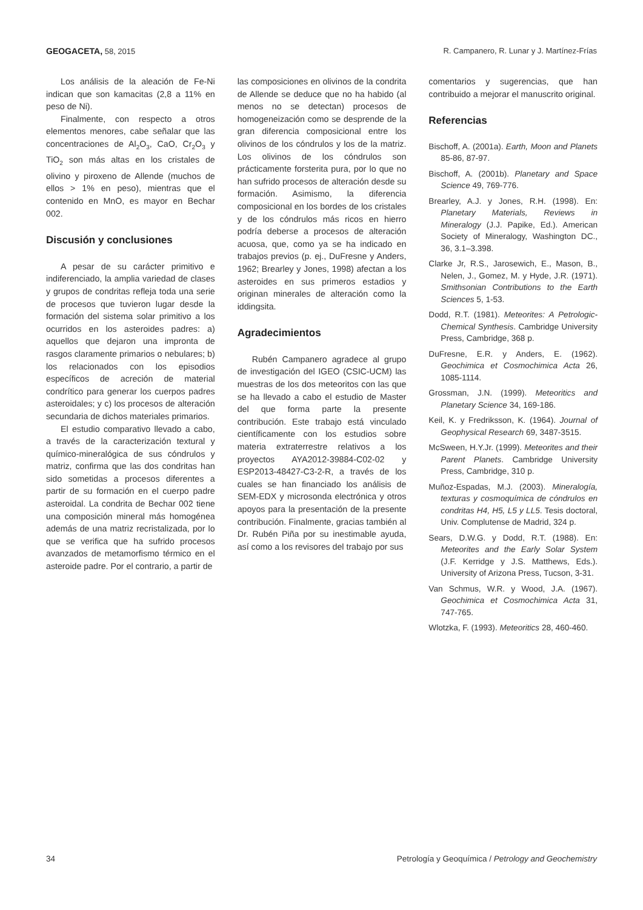GEOGACETA, 58, 2015 R. Campanero, R. Lunar y J. Martínez-Frías
Los análisis de la aleación de Fe-Ni indican que son kamacitas (2,8 a 11% en peso de Ni).
Finalmente, con respecto a otros elementos menores, cabe señalar que las concentraciones de Al<sub>2</sub>O<sub>3</sub>, CaO, Cr<sub>2</sub>O<sub>3</sub> y TiO<sub>2</sub> son más altas en los cristales de olivino y piroxeno de Allende (muchos de ellos > 1% en peso), mientras que el contenido en MnO, es mayor en Bechar 002.
Discusión y conclusiones
A pesar de su carácter primitivo e indiferenciado, la amplia variedad de clases y grupos de condritas refleja toda una serie de procesos que tuvieron lugar desde la formación del sistema solar primitivo a los ocurridos en los asteroides padres: a) aquellos que dejaron una impronta de rasgos claramente primarios o nebulares; b) los relacionados con los episodios específicos de acreción de material condrítico para generar los cuerpos padres asteroidales; y c) los procesos de alteración secundaria de dichos materiales primarios.
El estudio comparativo llevado a cabo, a través de la caracterización textural y químico-mineralógica de sus cóndrulos y matriz, confirma que las dos condritas han sido sometidas a procesos diferentes a partir de su formación en el cuerpo padre asteroidal. La condrita de Bechar 002 tiene una composición mineral más homogénea además de una matriz recristalizada, por lo que se verifica que ha sufrido procesos avanzados de metamorfismo térmico en el asteroide padre. Por el contrario, a partir de
las composiciones en olivinos de la condrita de Allende se deduce que no ha habido (al menos no se detectan) procesos de homogeneización como se desprende de la gran diferencia composicional entre los olivinos de los cóndrulos y los de la matriz. Los olivinos de los cóndrulos son prácticamente forsterita pura, por lo que no han sufrido procesos de alteración desde su formación. Asimismo, la diferencia composicional en los bordes de los cristales y de los cóndrulos más ricos en hierro podría deberse a procesos de alteración acuosa, que, como ya se ha indicado en trabajos previos (p. ej., DuFresne y Anders, 1962; Brearley y Jones, 1998) afectan a los asteroides en sus primeros estadios y originan minerales de alteración como la iddingsita.
Agradecimientos
Rubén Campanero agradece al grupo de investigación del IGEO (CSIC-UCM) las muestras de los dos meteoritos con las que se ha llevado a cabo el estudio de Master del que forma parte la presente contribución. Este trabajo está vinculado científicamente con los estudios sobre materia extraterrestre relativos a los proyectos AYA2012-39884-C02-02 y ESP2013-48427-C3-2-R, a través de los cuales se han financiado los análisis de SEM-EDX y microsonda electrónica y otros apoyos para la presentación de la presente contribución. Finalmente, gracias también al Dr. Rubén Piña por su inestimable ayuda, así como a los revisores del trabajo por sus
comentarios y sugerencias, que han contribuido a mejorar el manuscrito original.
Referencias
Bischoff, A. (2001a). Earth, Moon and Planets 85-86, 87-97.
Bischoff, A. (2001b). Planetary and Space Science 49, 769-776.
Brearley, A.J. y Jones, R.H. (1998). En: Planetary Materials, Reviews in Mineralogy (J.J. Papike, Ed.). American Society of Mineralogy, Washington DC., 36, 3.1–3.398.
Clarke Jr, R.S., Jarosewich, E., Mason, B., Nelen, J., Gomez, M. y Hyde, J.R. (1971). Smithsonian Contributions to the Earth Sciences 5, 1-53.
Dodd, R.T. (1981). Meteorites: A Petrologic-Chemical Synthesis. Cambridge University Press, Cambridge, 368 p.
DuFresne, E.R. y Anders, E. (1962). Geochimica et Cosmochimica Acta 26, 1085-1114.
Grossman, J.N. (1999). Meteoritics and Planetary Science 34, 169-186.
Keil, K. y Fredriksson, K. (1964). Journal of Geophysical Research 69, 3487-3515.
McSween, H.Y.Jr. (1999). Meteorites and their Parent Planets. Cambridge University Press, Cambridge, 310 p.
Muñoz-Espadas, M.J. (2003). Mineralogía, texturas y cosmoquímica de cóndrulos en condritas H4, H5, L5 y LL5. Tesis doctoral, Univ. Complutense de Madrid, 324 p.
Sears, D.W.G. y Dodd, R.T. (1988). En: Meteorites and the Early Solar System (J.F. Kerridge y J.S. Matthews, Eds.). University of Arizona Press, Tucson, 3-31.
Van Schmus, W.R. y Wood, J.A. (1967). Geochimica et Cosmochimica Acta 31, 747-765.
Wlotzka, F. (1993). Meteoritics 28, 460-460.
34 Petrología y Geoquímica / Petrology and Geochemistry